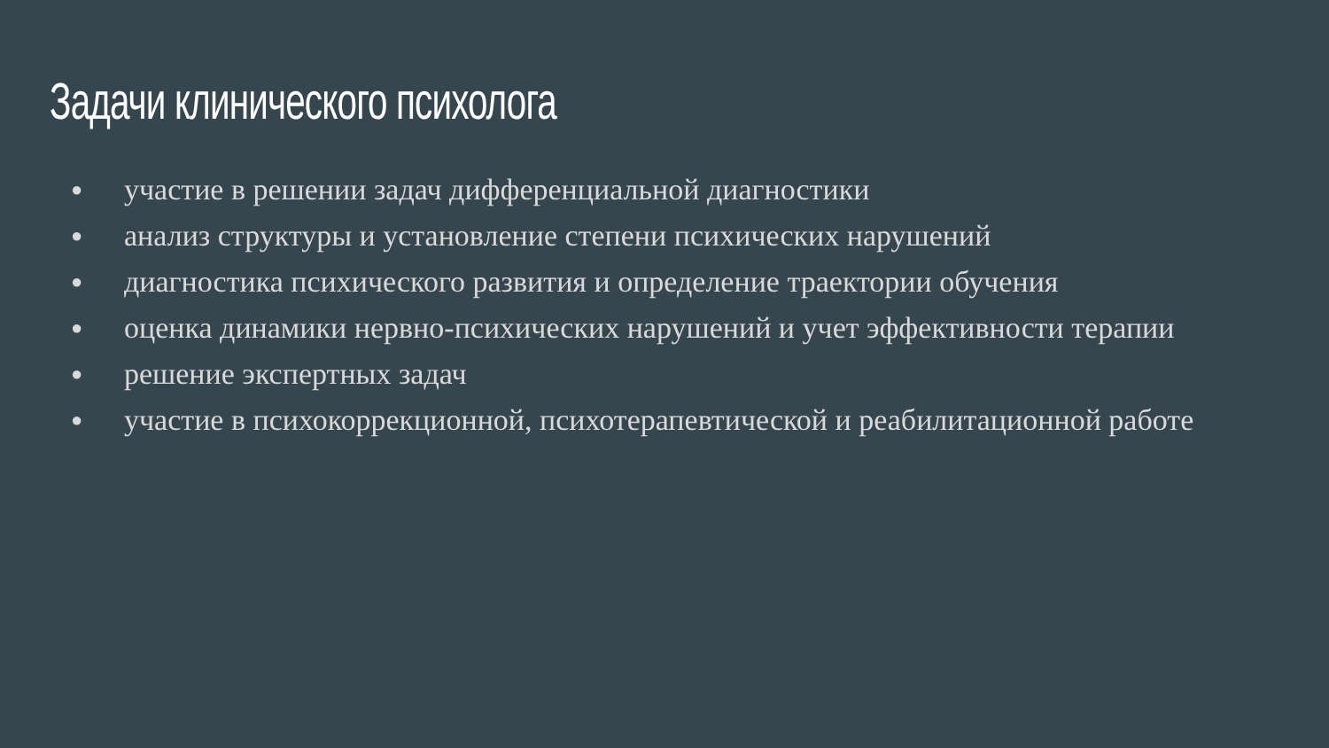Задачи клинического психолога
● участие в решении задач дифференциальной диагностики
● анализ структуры и установление степени психических нарушений
● диагностика психического развития и определение траектории обучения
● оценка динамики нервно-психических нарушений и учет эффективности терапии
● решение экспертных задач
● участие в психокоррекционной, психотерапевтической и реабилитационной работе